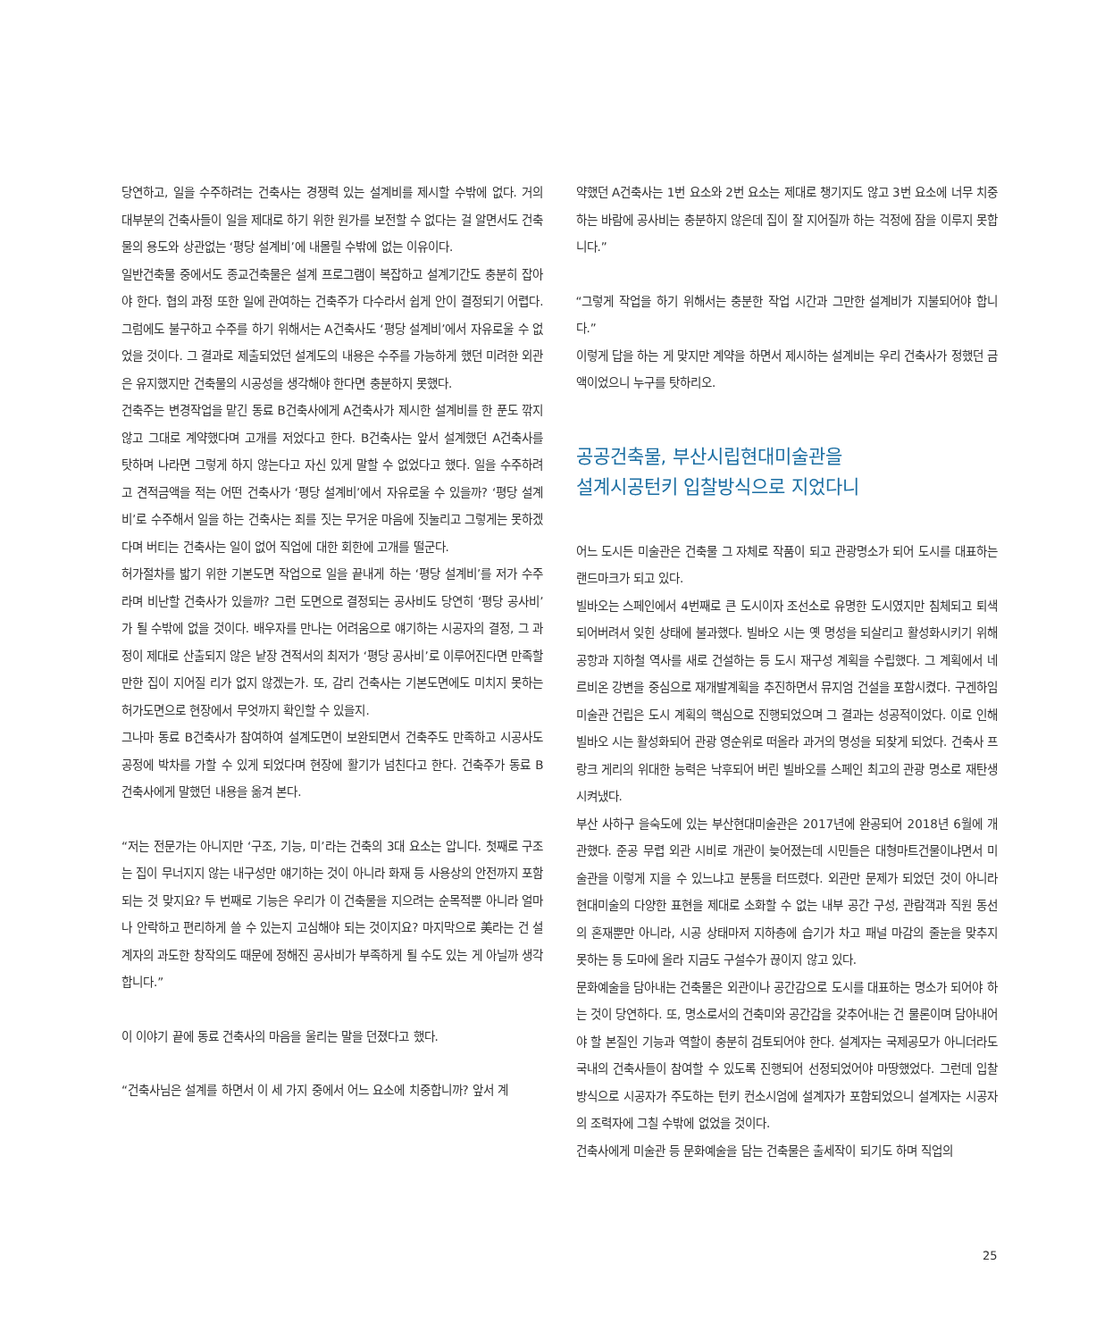당연하고, 일을 수주하려는 건축사는 경쟁력 있는 설계비를 제시할 수밖에 없다. 거의 대부분의 건축사들이 일을 제대로 하기 위한 원가를 보전할 수 없다는 걸 알면서도 건축물의 용도와 상관없는 ‘평당 설계비’에 내몰릴 수밖에 없는 이유이다.
일반건축물 중에서도 종교건축물은 설계 프로그램이 복잡하고 설계기간도 충분히 잡아야 한다. 협의 과정 또한 일에 관여하는 건축주가 다수라서 쉽게 안이 결정되기 어렵다. 그럼에도 불구하고 수주를 하기 위해서는 A건축사도 ‘평당 설계비’에서 자유로울 수 없었을 것이다. 그 결과로 제출되었던 설계도의 내용은 수주를 가능하게 했던 미려한 외관은 유지했지만 건축물의 시공성을 생각해야 한다면 충분하지 못했다.
건축주는 변경작업을 맡긴 동료 B건축사에게 A건축사가 제시한 설계비를 한 푼도 깎지 않고 그대로 계약했다며 고개를 저었다고 한다. B건축사는 앞서 설계했던 A건축사를 탓하며 나라면 그렇게 하지 않는다고 자신 있게 말할 수 없었다고 했다. 일을 수주하려고 견적금액을 적는 어떤 건축사가 ‘평당 설계비’에서 자유로울 수 있을까? ‘평당 설계비’로 수주해서 일을 하는 건축사는 죄를 짓는 무거운 마음에 짓눌리고 그렇게는 못하겠다며 버티는 건축사는 일이 없어 직업에 대한 회한에 고개를 떨군다.
허가절차를 밟기 위한 기본도면 작업으로 일을 끝내게 하는 ‘평당 설계비’를 저가 수주라며 비난할 건축사가 있을까? 그런 도면으로 결정되는 공사비도 당연히 ‘평당 공사비’가 될 수밖에 없을 것이다. 배우자를 만나는 어려움으로 얘기하는 시공자의 결정, 그 과정이 제대로 산출되지 않은 낱장 견적서의 최저가 ‘평당 공사비’로 이루어진다면 만족할 만한 집이 지어질 리가 없지 않겠는가. 또, 감리 건축사는 기본도면에도 미치지 못하는 허가도면으로 현장에서 무엇까지 확인할 수 있을지.
그나마 동료 B건축사가 참여하여 설계도면이 보완되면서 건축주도 만족하고 시공사도 공정에 박차를 가할 수 있게 되었다며 현장에 활기가 넘친다고 한다. 건축주가 동료 B건축사에게 말했던 내용을 옮겨 본다.
“저는 전문가는 아니지만 ‘구조, 기능, 미’라는 건축의 3대 요소는 압니다. 첫째로 구조는 집이 무너지지 않는 내구성만 얘기하는 것이 아니라 화재 등 사용상의 안전까지 포함되는 것 맞지요? 두 번째로 기능은 우리가 이 건축물을 지으려는 순목적뿐 아니라 얼마나 안락하고 편리하게 쓸 수 있는지 고심해야 되는 것이지요? 마지막으로 美라는 건 설계자의 과도한 창작의도 때문에 정해진 공사비가 부족하게 될 수도 있는 게 아닐까 생각합니다.”
이 이야기 끝에 동료 건축사의 마음을 울리는 말을 던졌다고 했다.
“건축사님은 설계를 하면서 이 세 가지 중에서 어느 요소에 치중합니까? 앞서 계
약했던 A건축사는 1번 요소와 2번 요소는 제대로 챙기지도 않고 3번 요소에 너무 치중하는 바람에 공사비는 충분하지 않은데 집이 잘 지어질까 하는 걱정에 잠을 이루지 못합니다.”
“그렇게 작업을 하기 위해서는 충분한 작업 시간과 그만한 설계비가 지불되어야 합니다.”
이렇게 답을 하는 게 맞지만 계약을 하면서 제시하는 설계비는 우리 건축사가 정했던 금액이었으니 누구를 탓하리오.
공공건축물, 부산시립현대미술관을
설계시공턴키 입찰방식으로 지었다니
어느 도시든 미술관은 건축물 그 자체로 작품이 되고 관광명소가 되어 도시를 대표하는 랜드마크가 되고 있다.
빌바오는 스페인에서 4번째로 큰 도시이자 조선소로 유명한 도시였지만 침체되고 퇴색되어버려서 잊힌 상태에 불과했다. 빌바오 시는 옛 명성을 되살리고 활성화시키기 위해 공항과 지하철 역사를 새로 건설하는 등 도시 재구성 계획을 수립했다. 그 계획에서 네르비온 강변을 중심으로 재개발계획을 추진하면서 뮤지엄 건설을 포함시켰다. 구겐하임 미술관 건립은 도시 계획의 핵심으로 진행되었으며 그 결과는 성공적이었다. 이로 인해 빌바오 시는 활성화되어 관광 영순위로 떠올라 과거의 명성을 되찾게 되었다. 건축사 프랑크 게리의 위대한 능력은 낙후되어 버린 빌바오를 스페인 최고의 관광 명소로 재탄생 시켜냈다.
부산 사하구 을숙도에 있는 부산현대미술관은 2017년에 완공되어 2018년 6월에 개관했다. 준공 무렵 외관 시비로 개관이 늦어졌는데 시민들은 대형마트건물이냐면서 미술관을 이렇게 지을 수 있느냐고 분통을 터뜨렸다. 외관만 문제가 되었던 것이 아니라 현대미술의 다양한 표현을 제대로 소화할 수 없는 내부 공간 구성, 관람객과 직원 동선의 혼재뿐만 아니라, 시공 상태마저 지하층에 습기가 차고 패널 마감의 줄눈을 맞추지 못하는 등 도마에 올라 지금도 구설수가 끊이지 않고 있다.
문화예술을 담아내는 건축물은 외관이나 공간감으로 도시를 대표하는 명소가 되어야 하는 것이 당연하다. 또, 명소로서의 건축미와 공간감을 갖추어내는 건 물론이며 담아내어야 할 본질인 기능과 역할이 충분히 검토되어야 한다. 설계자는 국제공모가 아니더라도 국내의 건축사들이 참여할 수 있도록 진행되어 선정되었어야 마땅했었다. 그런데 입찰 방식으로 시공자가 주도하는 턴키 컨소시엄에 설계자가 포함되었으니 설계자는 시공자의 조력자에 그칠 수밖에 없었을 것이다.
건축사에게 미술관 등 문화예술을 담는 건축물은 출세작이 되기도 하며 직업의
25